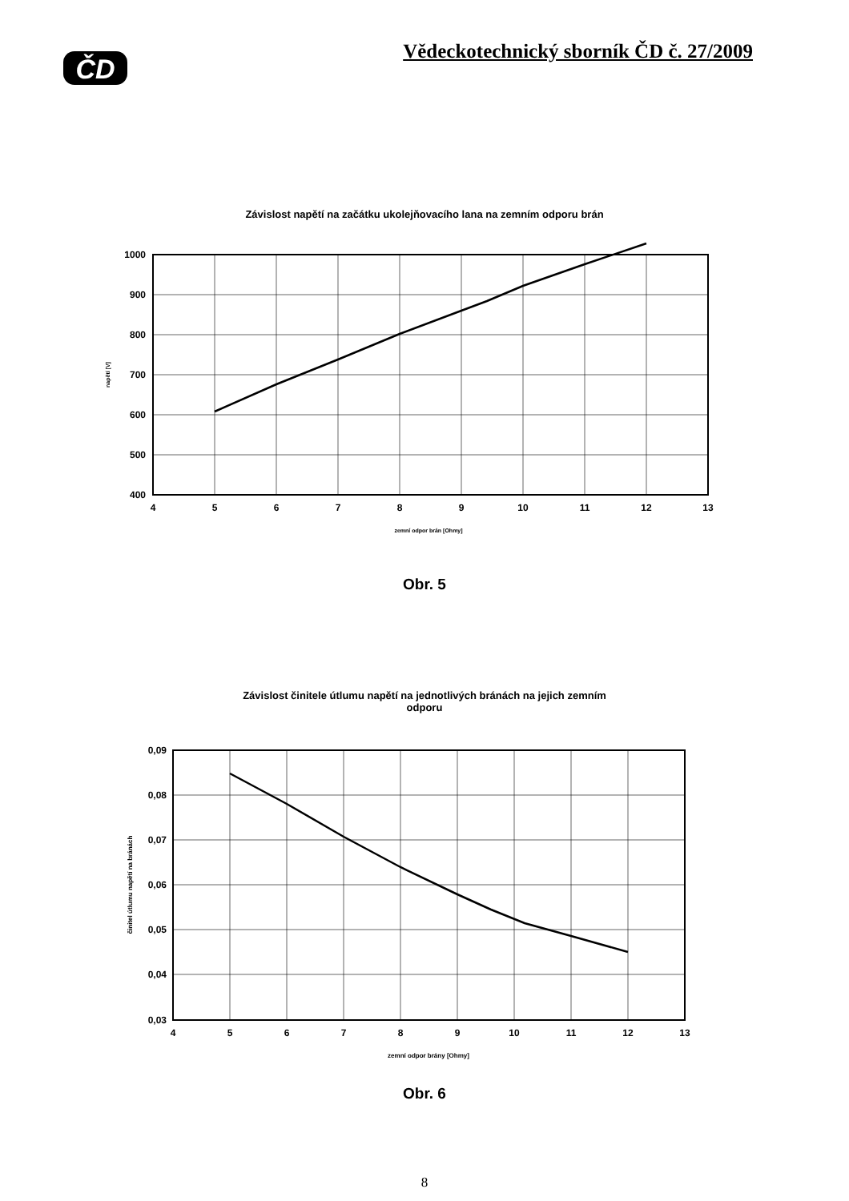ČD
Vědeckotechnický sborník ČD č. 27/2009
Závislost napětí na začátku ukolejňovacího lana na zemním odporu brán
1000
900
800
700
600
500
400
4
5
6
7
8
9
10
11
12
13
zemní odpor brán [Ohmy]
napětí [V]
Obr. 5
Závislost činitele útlumu napětí na jednotlivých bránách na jejich zemním
odporu
0,09
0,08
0,07
0,06
0,05
0,04
0,03
4
5
6
7
8
9
10
11
12
13
zemní odpor brány [Ohmy]
činitel útlumu napětí na bránách
Obr. 6
8